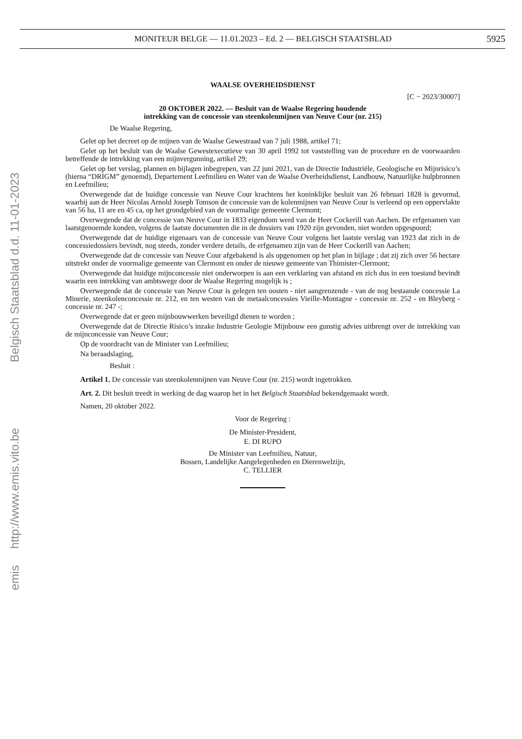MONITEUR BELGE — 11.01.2023 – Ed. 2 — BELGISCH STAATSBLAD 5925
emis http://www.emis.vito.be Belgisch Staatsblad d.d. 11-01-2023
WAALSE OVERHEIDSDIENST
[C − 2023/30007]
20 OKTOBER 2022. — Besluit van de Waalse Regering houdende
intrekking van de concessie van steenkolenmijnen van Neuve Cour (nr. 215)
De Waalse Regering,
Gelet op het decreet op de mijnen van de Waalse Gewestraad van 7 juli 1988, artikel 71;
Gelet op het besluit van de Waalse Gewestexecutieve van 30 april 1992 tot vaststelling van de procedure en de voorwaarden betreffende de intrekking van een mijnvergunning, artikel 29;
Gelet op het verslag, plannen en bijlagen inbegrepen, van 22 juni 2021, van de Directie Industriële, Geologische en Mijnrisico’s (hierna “DRIGM” genoemd), Departement Leefmilieu en Water van de Waalse Overheidsdienst, Landbouw, Natuurlijke hulpbronnen en Leefmilieu;
Overwegende dat de huidige concessie van Neuve Cour krachtens het koninklijke besluit van 26 februari 1828 is gevormd, waarbij aan de Heer Nicolas Arnold Joseph Tomson de concessie van de kolenmijnen van Neuve Cour is verleend op een oppervlakte van 56 ha, 11 are en 45 ca, op het grondgebied van de voormalige gemeente Clermont;
Overwegende dat de concessie van Neuve Cour in 1833 eigendom werd van de Heer Cockerill van Aachen. De erfgenamen van laatstgenoemde konden, volgens de laatste documenten die in de dossiers van 1920 zijn gevonden, niet worden opgespoord;
Overwegende dat de huidige eigenaars van de concessie van Neuve Cour volgens het laatste verslag van 1923 dat zich in de concessiedossiers bevindt, nog steeds, zonder verdere details, de erfgenamen zijn van de Heer Cockerill van Aachen;
Overwegende dat de concessie van Neuve Cour afgebakend is als opgenomen op het plan in bijlage ; dat zij zich over 56 hectare uitstrekt onder de voormalige gemeente van Clermont en onder de nieuwe gemeente van Thimister-Clermont;
Overwegende dat huidige mijnconcessie niet onderworpen is aan een verklaring van afstand en zich dus in een toestand bevindt waarin een intrekking van ambtswege door de Waalse Regering mogelijk is ;
Overwegende dat de concessie van Neuve Cour is gelegen ten oosten - niet aangrenzende - van de nog bestaande concessie La Minerie, steenkolenconcessie nr. 212, en ten westen van de metaalconcessies Vieille-Montagne - concessie nr. 252 - en Bleyberg - concessie nr. 247 -;
Overwegende dat er geen mijnbouwwerken beveiligd dienen te worden ;
Overwegende dat de Directie Risico’s inzake Industrie Geologie Mijnbouw een gunstig advies uitbrengt over de intrekking van de mijnconcessie van Neuve Cour;
Op de voordracht van de Minister van Leefmilieu;
Na beraadslaging,
Besluit :
Artikel 1. De concessie van steenkolenmijnen van Neuve Cour (nr. 215) wordt ingetrokken.
Art. 2. Dit besluit treedt in werking de dag waarop het in het Belgisch Staatsblad bekendgemaakt wordt.
Namen, 20 oktober 2022.
Voor de Regering :
De Minister-President,
E. DI RUPO
De Minister van Leefmilieu, Natuur,
Bossen, Landelijke Aangelegenheden en Dierenwelzijn,
C. TELLIER